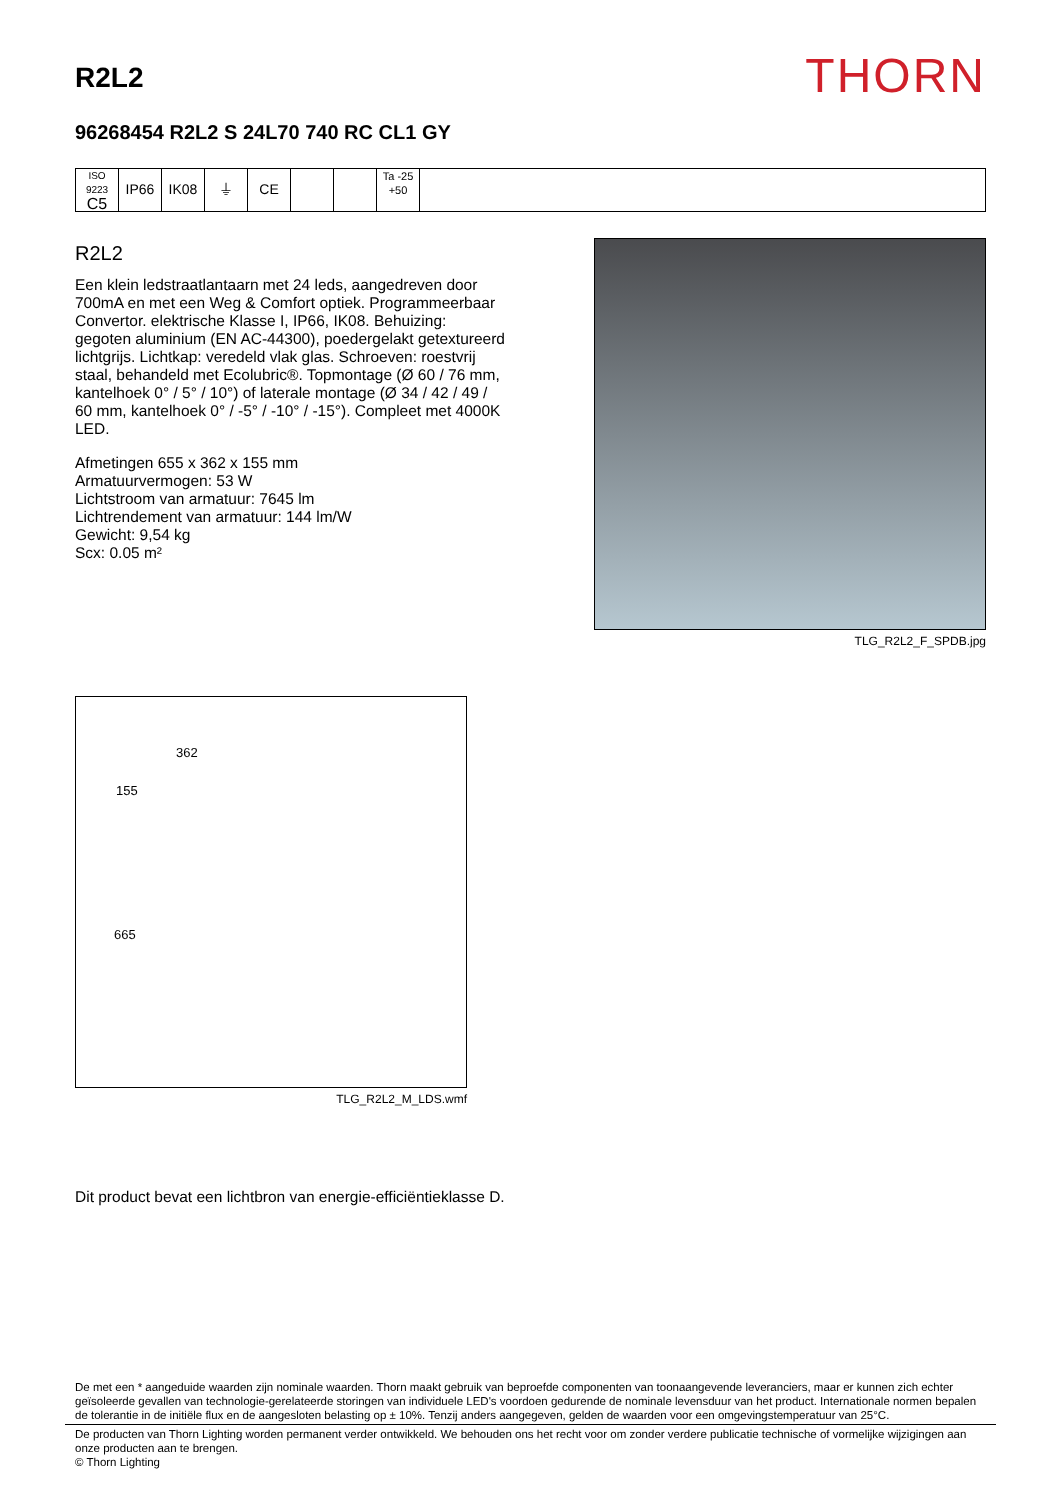R2L2
THORN
96268454 R2L2 S 24L70 740 RC CL1 GY
ISO 9223
C5
IP66 IK08 ⏚ CE
Ta -25
+50
R2L2
Een klein ledstraatlantaarn met 24 leds, aangedreven door 700mA en met een Weg & Comfort optiek. Programmeerbaar Convertor. elektrische Klasse I, IP66, IK08. Behuizing: gegoten aluminium (EN AC-44300), poedergelakt getextureerd lichtgrijs. Lichtkap: veredeld vlak glas. Schroeven: roestvrij staal, behandeld met Ecolubric®. Topmontage (Ø 60 / 76 mm, kantelhoek 0° / 5° / 10°) of laterale montage (Ø 34 / 42 / 49 / 60 mm, kantelhoek 0° / -5° / -10° / -15°). Compleet met 4000K LED.
Afmetingen 655 x 362 x 155 mm
Armatuurvermogen: 53 W
Lichtstroom van armatuur: 7645 lm
Lichtrendement van armatuur: 144 lm/W
Gewicht: 9,54 kg
Scx: 0.05 m²
TLG_R2L2_F_SPDB.jpg
362
155
665
TLG_R2L2_M_LDS.wmf
Dit product bevat een lichtbron van energie-efficiëntieklasse D.
De met een * aangeduide waarden zijn nominale waarden. Thorn maakt gebruik van beproefde componenten van toonaangevende leveranciers, maar er kunnen zich echter geïsoleerde gevallen van technologie-gerelateerde storingen van individuele LED's voordoen gedurende de nominale levensduur van het product. Internationale normen bepalen de tolerantie in de initiële flux en de aangesloten belasting op ± 10%. Tenzij anders aangegeven, gelden de waarden voor een omgevingstemperatuur van 25°C.
De producten van Thorn Lighting worden permanent verder ontwikkeld. We behouden ons het recht voor om zonder verdere publicatie technische of vormelijke wijzigingen aan onze producten aan te brengen.
© Thorn Lighting